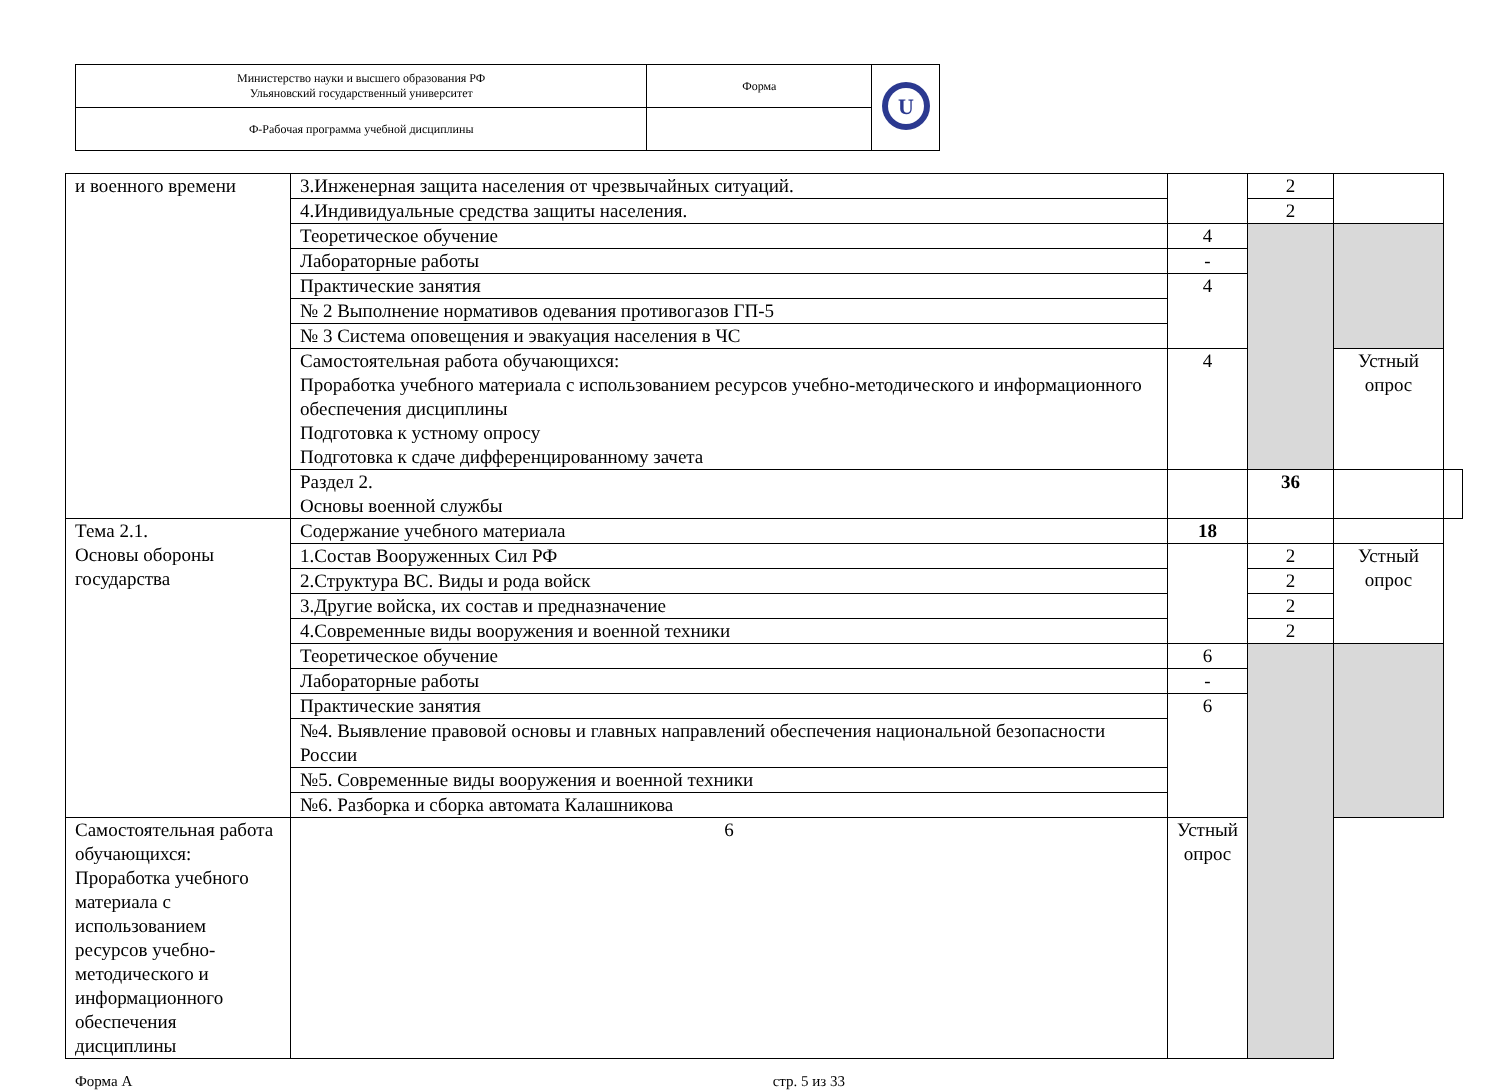| Министерство науки и высшего образования РФ Ульяновский государственный университет | Форма | U |
| Ф-Рабочая программа учебной дисциплины | | |
| и военного времени | 3.Инженерная защита населения от чрезвычайных ситуаций. | | 2 | | |
| | 4.Индивидуальные средства защиты населения. | | 2 | | |
| | Теоретическое обучение | 4 | | | |
| | Лабораторные работы | - | | | |
| | Практические занятия | 4 | | | |
| | № 2 Выполнение нормативов одевания противогазов ГП-5 | | | | |
| | № 3 Система оповещения и эвакуация населения в ЧС | | | | |
| | Самостоятельная работа обучающихся: Проработка учебного материала с использованием ресурсов учебно-методического и информационного обеспечения дисциплины Подготовка к устному опросу Подготовка к сдаче дифференцированному зачета | 4 | | Устный опрос | |
| | Раздел 2. Основы военной службы | | 36 | | |
| Тема 2.1. Основы обороны государства | Содержание учебного материала | 18 | | | |
| | 1.Состав Вооруженных Сил РФ | | 2 | Устный опрос | |
| | 2.Структура ВС. Виды и рода войск | | 2 | | |
| | 3.Другие войска, их состав и предназначение | | 2 | | |
| | 4.Современные виды вооружения и военной техники | | 2 | | |
| | Теоретическое обучение | 6 | | | |
| | Лабораторные работы | - | | | |
| | Практические занятия | 6 | | | |
| | №4. Выявление правовой основы и главных направлений обеспечения национальной безопасности России | | | | |
| | №5. Современные виды вооружения и военной техники | | | | |
| | №6. Разборка и сборка автомата Калашникова | | | | |
| Самостоятельная работа обучающихся: Проработка учебного материала с использованием ресурсов учебно-методического и информационного обеспечения дисциплины | 6 | Устный опрос | | | |
Форма А стр. 5 из 33